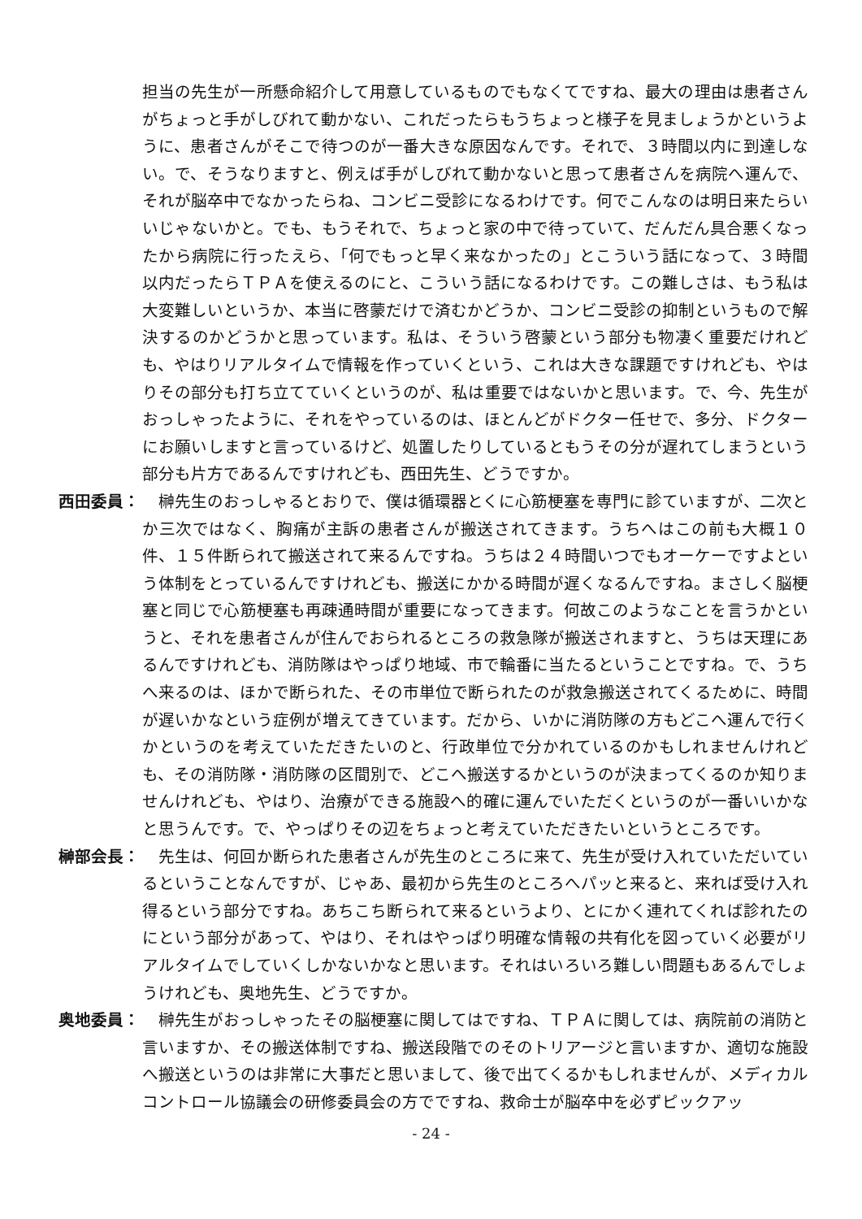担当の先生が一所懸命紹介して用意しているものでもなくてですね、最大の理由は患者さんがちょっと手がしびれて動かない、これだったらもうちょっと様子を見ましょうかというように、患者さんがそこで待つのが一番大きな原因なんです。それで、３時間以内に到達しない。で、そうなりますと、例えば手がしびれて動かないと思って患者さんを病院へ運んで、それが脳卒中でなかったらね、コンビニ受診になるわけです。何でこんなのは明日来たらいいじゃないかと。でも、もうそれで、ちょっと家の中で待っていて、だんだん具合悪くなったから病院に行ったえら、「何でもっと早く来なかったの」とこういう話になって、３時間以内だったらＴＰＡを使えるのにと、こういう話になるわけです。この難しさは、もう私は大変難しいというか、本当に啓蒙だけで済むかどうか、コンビニ受診の抑制というもので解決するのかどうかと思っています。私は、そういう啓蒙という部分も物凄く重要だけれども、やはりリアルタイムで情報を作っていくという、これは大きな課題ですけれども、やはりその部分も打ち立てていくというのが、私は重要ではないかと思います。で、今、先生がおっしゃったように、それをやっているのは、ほとんどがドクター任せで、多分、ドクターにお願いしますと言っているけど、処置したりしているともうその分が遅れてしまうという部分も片方であるんですけれども、西田先生、どうですか。
西田委員： 　榊先生のおっしゃるとおりで、僕は循環器とくに心筋梗塞を専門に診ていますが、二次とか三次ではなく、胸痛が主訴の患者さんが搬送されてきます。うちへはこの前も大概１０件、１５件断られて搬送されて来るんですね。うちは２４時間いつでもオーケーですよという体制をとっているんですけれども、搬送にかかる時間が遅くなるんですね。まさしく脳梗塞と同じで心筋梗塞も再疎通時間が重要になってきます。何故このようなことを言うかというと、それを患者さんが住んでおられるところの救急隊が搬送されますと、うちは天理にあるんですけれども、消防隊はやっぱり地域、市で輪番に当たるということですね。で、うちへ来るのは、ほかで断られた、その市単位で断られたのが救急搬送されてくるために、時間が遅いかなという症例が増えてきています。だから、いかに消防隊の方もどこへ運んで行くかというのを考えていただきたいのと、行政単位で分かれているのかもしれませんけれども、その消防隊・消防隊の区間別で、どこへ搬送するかというのが決まってくるのか知りませんけれども、やはり、治療ができる施設へ的確に運んでいただくというのが一番いいかなと思うんです。で、やっぱりその辺をちょっと考えていただきたいというところです。
榊部会長： 　先生は、何回か断られた患者さんが先生のところに来て、先生が受け入れていただいているということなんですが、じゃあ、最初から先生のところへパッと来ると、来れば受け入れ得るという部分ですね。あちこち断られて来るというより、とにかく連れてくれば診れたのにという部分があって、やはり、それはやっぱり明確な情報の共有化を図っていく必要がリアルタイムでしていくしかないかなと思います。それはいろいろ難しい問題もあるんでしょうけれども、奥地先生、どうですか。
奥地委員： 　榊先生がおっしゃったその脳梗塞に関してはですね、ＴＰＡに関しては、病院前の消防と言いますか、その搬送体制ですね、搬送段階でのそのトリアージと言いますか、適切な施設へ搬送というのは非常に大事だと思いまして、後で出てくるかもしれませんが、メディカルコントロール協議会の研修委員会の方でですね、救命士が脳卒中を必ずピックアッ
- 24 -